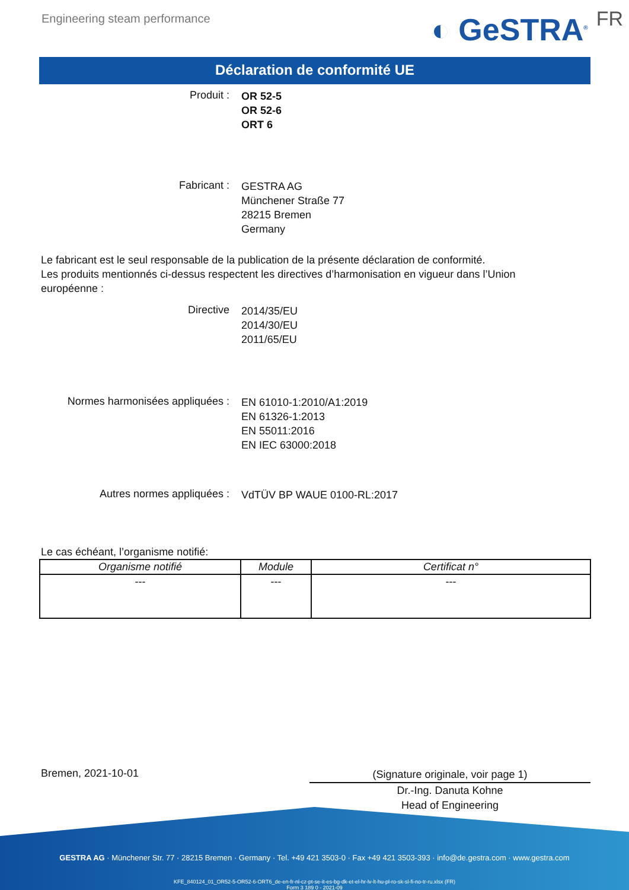Engineering steam performance
◐ GeSTRA<sup>®</sup> FR
Déclaration de conformité UE
Produit :
OR 52-5
OR 52-6
ORT 6
Fabricant :
GESTRA AG
Münchener Straße 77
28215 Bremen
Germany
Le fabricant est le seul responsable de la publication de la présente déclaration de conformité.
Les produits mentionnés ci-dessus respectent les directives d’harmonisation en vigueur dans l’Union européenne :
Directive
2014/35/EU
2014/30/EU
2011/65/EU
Normes harmonisées appliquées :
EN 61010-1:2010/A1:2019
EN 61326-1:2013
EN 55011:2016
EN IEC 63000:2018
Autres normes appliquées :
VdTÜV BP WAUE 0100-RL:2017
Le cas échéant, l’organisme notifié:
| Organisme notifié | Module | Certificat n° |
| --- | --- | --- |
| --- | --- | --- |
Bremen, 2021-10-01
(Signature originale, voir page 1)
Dr.-Ing. Danuta Kohne
Head of Engineering
GESTRA AG · Münchener Str. 77 · 28215 Bremen · Germany · Tel. +49 421 3503-0 · Fax +49 421 3503-393 · info@de.gestra.com · www.gestra.com
KFE_840124_01_OR52-5-OR52-6-ORT6_de-en-fr-nl-cz-pt-se-it-es-bg-dk-et-el-hr-lv-lt-hu-pl-ro-sk-sl-fi-no-tr-ru.xlsx (FR)
Form 3 189 0 - 2021-09